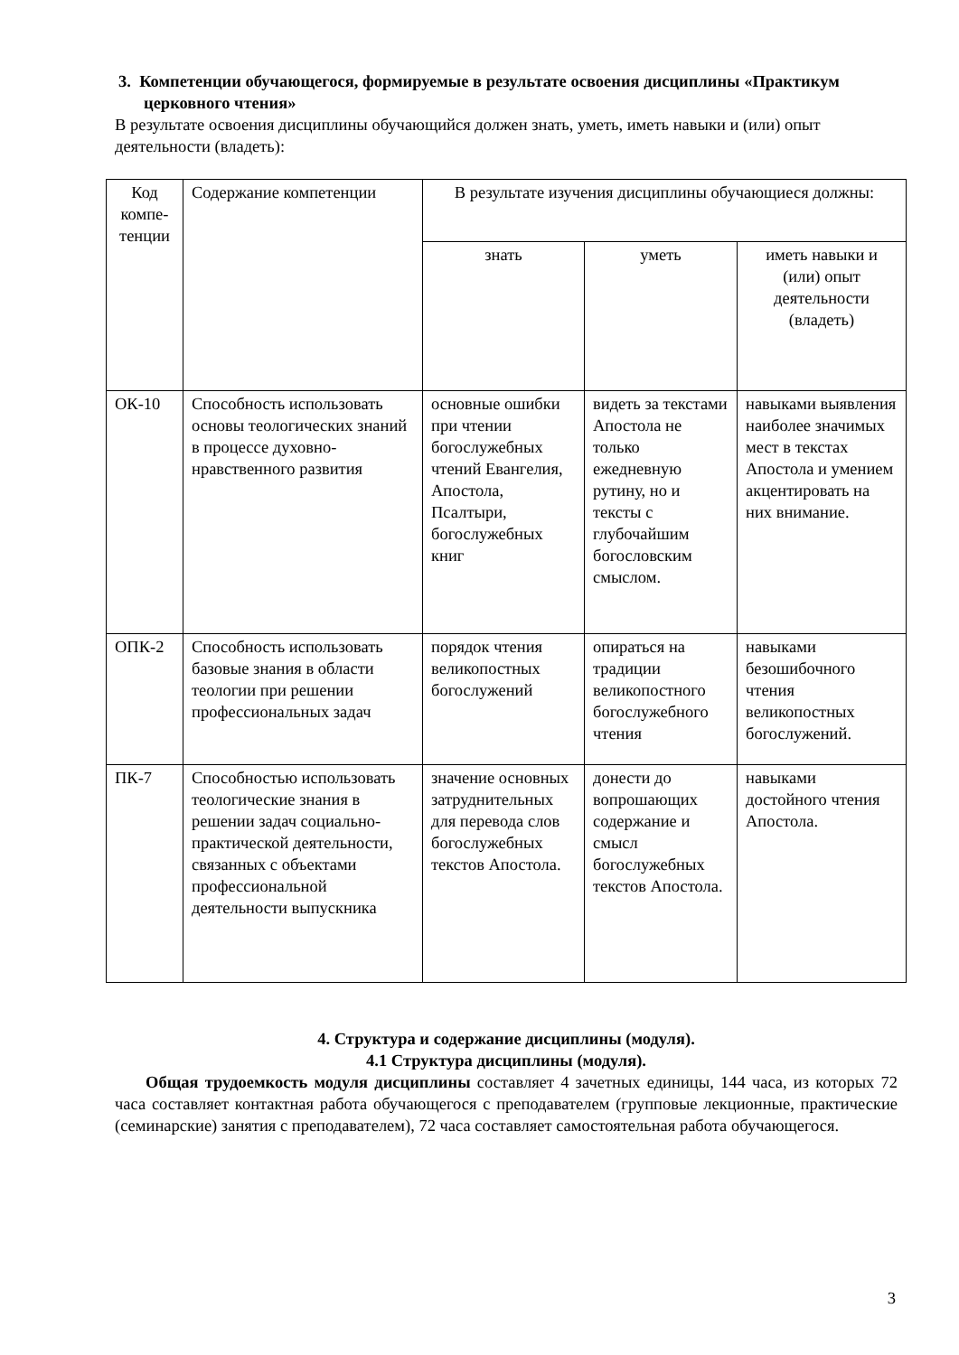3. Компетенции обучающегося, формируемые в результате освоения дисциплины «Практикум церковного чтения»
В результате освоения дисциплины обучающийся должен знать, уметь, иметь навыки и (или) опыт деятельности (владеть):
| Код компе-тенции | Содержание компетенции | В результате изучения дисциплины обучающиеся должны: | | |
| --- | --- | --- | --- | --- |
| | | знать | уметь | иметь навыки и (или) опыт деятельности (владеть) |
| ОК-10 | Способность использовать основы теологических знаний в процессе духовно-нравственного развития | основные ошибки при чтении богослужебных чтений Евангелия, Апостола, Псалтыри, богослужебных книг | видеть за текстами Апостола не только ежедневную рутину, но и тексты с глубочайшим богословским смыслом. | навыками выявления наиболее значимых мест в текстах Апостола и умением акцентировать на них внимание. |
| ОПК-2 | Способность использовать базовые знания в области теологии при решении профессиональных задач | порядок чтения великопостных богослужений | опираться на традиции великопостного богослужебного чтения | навыками безошибочного чтения великопостных богослужений. |
| ПК-7 | Способностью использовать теологические знания в решении задач социально-практической деятельности, связанных с объектами профессиональной деятельности выпускника | значение основных затруднительных для перевода слов богослужебных текстов Апостола. | донести до вопрошающих содержание и смысл богослужебных текстов Апостола. | навыками достойного чтения Апостола. |
4. Структура и содержание дисциплины (модуля).
4.1 Структура дисциплины (модуля).
Общая трудоемкость модуля дисциплины составляет 4 зачетных единицы, 144 часа, из которых 72 часа составляет контактная работа обучающегося с преподавателем (групповые лекционные, практические (семинарские) занятия с преподавателем), 72 часа составляет самостоятельная работа обучающегося.
3